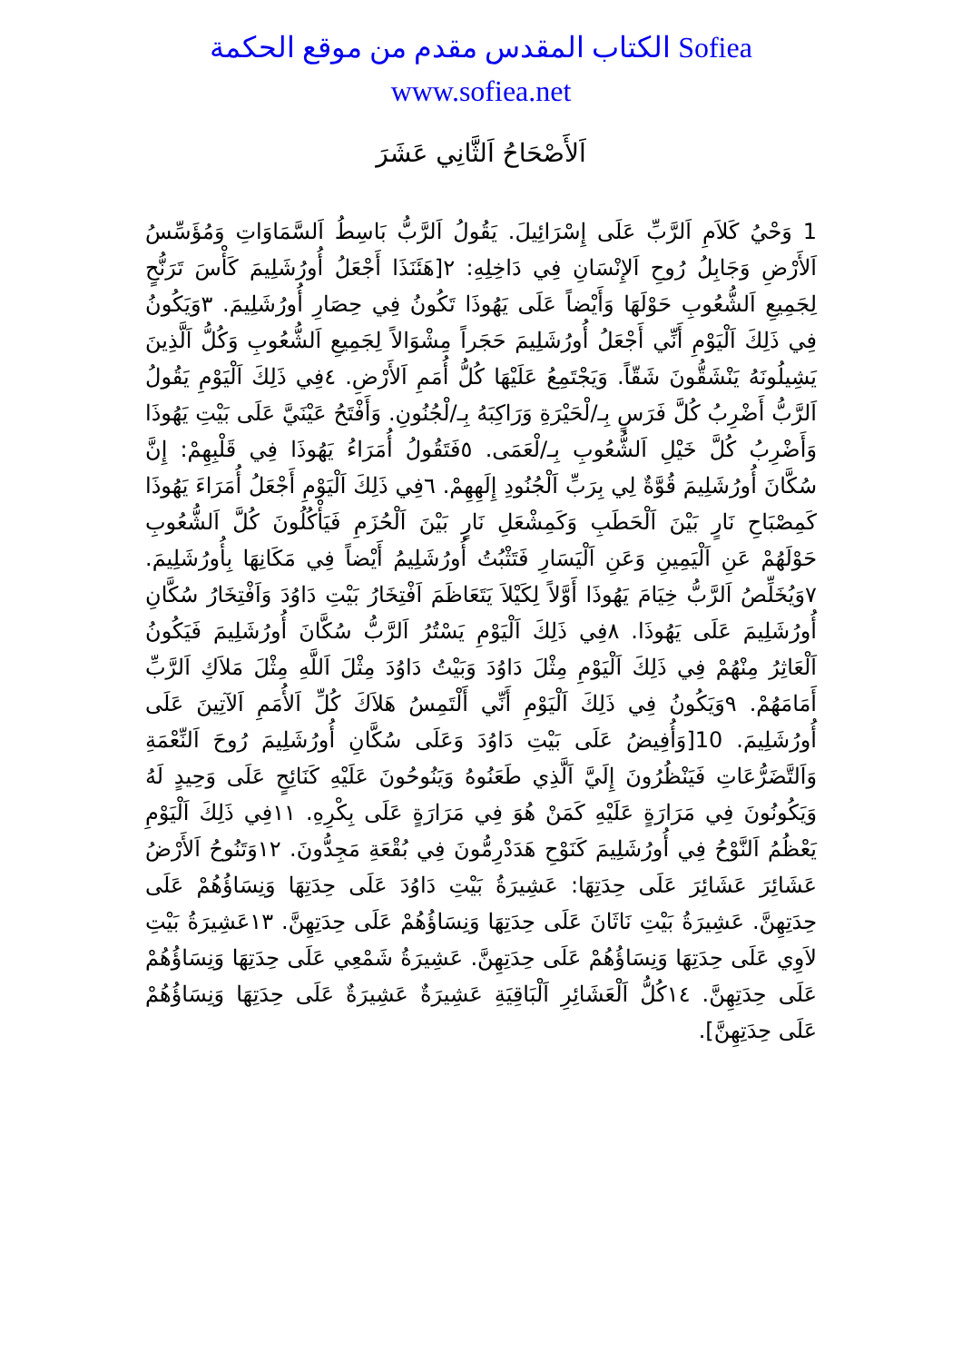الكتاب المقدس مقدم من موقع الحكمة Sofiea
www.sofiea.net
اَلأَصْحَاحُ اَلثَّانِي عَشَرَ
1 وَحْيُ كَلاَمِ اَلرَّبِّ عَلَى إِسْرَائِيلَ. يَقُولُ اَلرَّبُّ بَاسِطُ اَلسَّمَاوَاتِ وَمُؤَسِّسُ اَلأَرْضِ وَجَابِلُ رُوحِ اَلإِنْسَانِ فِي دَاخِلِهِ: ٢[هَئَنَذَا أَجْعَلُ أُورُشَلِيمَ كَأْسَ تَرَنُّحٍ لِجَمِيعِ اَلشُّعُوبِ حَوْلَهَا وَأَيْضاً عَلَى يَهُوذَا تَكُونُ فِي حِصَارِ أُورُشَلِيمَ. ٣وَيَكُونُ فِي ذَلِكَ اَلْيَوْمِ أَنِّي أَجْعَلُ أُورُشَلِيمَ حَجَراً مِشْوَالاً لِجَمِيعِ اَلشُّعُوبِ وَكُلُّ اَلَّذِينَ يَشِيلُونَهُ يَنْشَقُّونَ شَقّاً. وَيَجْتَمِعُ عَلَيْهَا كُلُّ أُمَمِ اَلأَرْضِ. ٤فِي ذَلِكَ اَلْيَوْمِ يَقُولُ اَلرَّبُّ أَضْرِبُ كُلَّ فَرَسٍ بِـ/لْحَيْرَةِ وَرَاكِبَهُ بِـ/لْجُنُونِ. وَأَفْتَحُ عَيْنَيَّ عَلَى بَيْتِ يَهُوذَا وَأَضْرِبُ كُلَّ خَيْلِ اَلشُّعُوبِ بِـ/لْعَمَى. ٥فَتَقُولُ أُمَرَاءُ يَهُوذَا فِي قَلْبِهِمْ: إِنَّ سُكَّانَ أُورُشَلِيمَ قُوَّةٌ لِي بِرَبِّ اَلْجُنُودِ إِلَهِهِمْ. ٦فِي ذَلِكَ اَلْيَوْمِ أَجْعَلُ أُمَرَاءَ يَهُوذَا كَمِصْبَاحِ نَارٍ بَيْنَ اَلْحَطَبِ وَكَمِشْعَلِ نَارٍ بَيْنَ اَلْحُزَمِ فَيَأْكُلُونَ كُلَّ اَلشُّعُوبِ حَوْلَهُمْ عَنِ اَلْيَمِينِ وَعَنِ اَلْيَسَارِ فَتَثْبُتُ أُورُشَلِيمُ أَيْضاً فِي مَكَانِهَا بِأُورُشَلِيمَ. ٧وَيُخَلِّصُ اَلرَّبُّ خِيَامَ يَهُوذَا أَوَّلاً لِكَيْلاَ يَتَعَاظَمَ اَفْتِخَارُ بَيْتِ دَاوُدَ وَاَفْتِخَارُ سُكَّانِ أُورُشَلِيمَ عَلَى يَهُوذَا. ٨فِي ذَلِكَ اَلْيَوْمِ يَسْتُرُ اَلرَّبُّ سُكَّانَ أُورُشَلِيمَ فَيَكُونُ اَلْعَاثِرُ مِنْهُمْ فِي ذَلِكَ اَلْيَوْمِ مِثْلَ دَاوُدَ وَبَيْتُ دَاوُدَ مِثْلَ اَللَّهِ مِثْلَ مَلاَكِ اَلرَّبِّ أَمَامَهُمْ. ٩وَيَكُونُ فِي ذَلِكَ اَلْيَوْمِ أَنِّي أَلْتَمِسُ هَلاَكَ كُلِّ اَلأُمَمِ اَلآتِينَ عَلَى أُورُشَلِيمَ. 10[وَأُفِيضُ عَلَى بَيْتِ دَاوُدَ وَعَلَى سُكَّانِ أُورُشَلِيمَ رُوحَ اَلنِّعْمَةِ وَاَلتَّضَرُّعَاتِ فَيَنْظُرُونَ إِلَيَّ اَلَّذِي طَعَنُوهُ وَيَنُوحُونَ عَلَيْهِ كَنَائِحٍ عَلَى وَحِيدٍ لَهُ وَيَكُونُونَ فِي مَرَارَةٍ عَلَيْهِ كَمَنْ هُوَ فِي مَرَارَةٍ عَلَى بِكْرِهِ. ١١فِي ذَلِكَ اَلْيَوْمِ يَعْظُمُ اَلنَّوْحُ فِي أُورُشَلِيمَ كَنَوْحِ هَدَدْرِمُّونَ فِي بُقْعَةِ مَجِدُّونَ. ١٢وَتَنُوحُ اَلأَرْضُ عَشَائِرَ عَشَائِرَ عَلَى حِدَتِهَا: عَشِيرَةُ بَيْتِ دَاوُدَ عَلَى حِدَتِهَا وَنِسَاؤُهُمْ عَلَى حِدَتِهِنَّ. عَشِيرَةُ بَيْتِ نَاثَانَ عَلَى حِدَتِهَا وَنِسَاؤُهُمْ عَلَى حِدَتِهِنَّ. ١٣عَشِيرَةُ بَيْتِ لاَوِي عَلَى حِدَتِهَا وَنِسَاؤُهُمْ عَلَى حِدَتِهِنَّ. عَشِيرَةُ شَمْعِي عَلَى حِدَتِهَا وَنِسَاؤُهُمْ عَلَى حِدَتِهِنَّ. ١٤كُلُّ اَلْعَشَائِرِ اَلْبَاقِيَةِ عَشِيرَةٌ عَشِيرَةٌ عَلَى حِدَتِهَا وَنِسَاؤُهُمْ عَلَى حِدَتِهِنَّ].